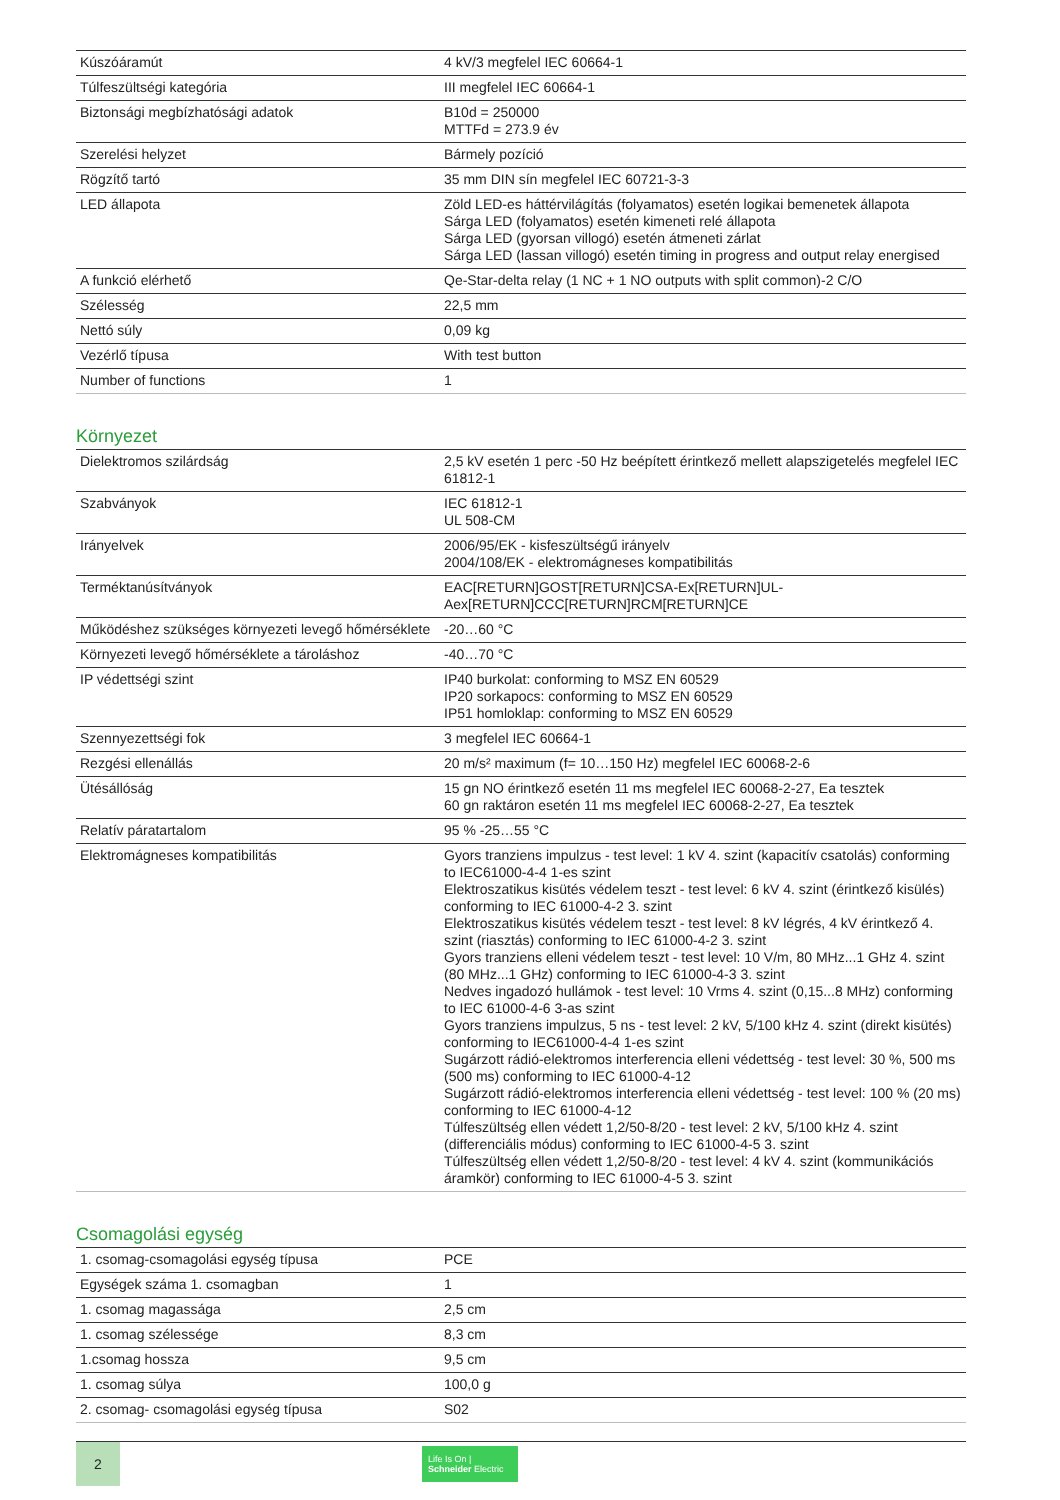| Kúszóáramút | 4 kV/3 megfelel IEC 60664-1 |
| Túlfeszültségi kategória | III megfelel IEC 60664-1 |
| Biztonsági megbízhatósági adatok | B10d = 250000 MTTFd = 273.9 év |
| Szerelési helyzet | Bármely pozíció |
| Rögzítő tartó | 35 mm DIN sín megfelel IEC 60721-3-3 |
| LED állapota | Zöld LED-es háttérvilágítás (folyamatos) esetén logikai bemenetek állapota Sárga LED (folyamatos) esetén kimeneti relé állapota Sárga LED (gyorsan villogó) esetén átmeneti zárlat Sárga LED (lassan villogó) esetén timing in progress and output relay energised |
| A funkció elérhető | Qe-Star-delta relay (1 NC + 1 NO outputs with split common)-2 C/O |
| Szélesség | 22,5 mm |
| Nettó súly | 0,09 kg |
| Vezérlő típusa | With test button |
| Number of functions | 1 |
Környezet
| Dielektromos szilárdság | 2,5 kV esetén 1 perc -50 Hz beépített érintkező mellett alapszigetelés megfelel IEC 61812-1 |
| Szabványok | IEC 61812-1 UL 508-CM |
| Irányelvek | 2006/95/EK - kisfeszültségű irányelv 2004/108/EK - elektromágneses kompatibilitás |
| Terméktanúsítványok | EAC[RETURN]GOST[RETURN]CSA-Ex[RETURN]UL- Aex[RETURN]CCC[RETURN]RCM[RETURN]CE |
| Működéshez szükséges környezeti levegő hőmérséklete | -20…60 °C |
| Környezeti levegő hőmérséklete a tároláshoz | -40…70 °C |
| IP védettségi szint | IP40 burkolat: conforming to MSZ EN 60529 IP20 sorkapocs: conforming to MSZ EN 60529 IP51 homloklap: conforming to MSZ EN 60529 |
| Szennyezettségi fok | 3 megfelel IEC 60664-1 |
| Rezgési ellenállás | 20 m/s² maximum (f= 10…150 Hz) megfelel IEC 60068-2-6 |
| Ütésállóság | 15 gn NO érintkező esetén 11 ms megfelel IEC 60068-2-27, Ea tesztek 60 gn raktáron esetén 11 ms megfelel IEC 60068-2-27, Ea tesztek |
| Relatív páratartalom | 95 % -25…55 °C |
| Elektromágneses kompatibilitás | Gyors tranziens impulzus - test level: 1 kV 4. szint (kapacitív csatolás) conforming to IEC61000-4-4 1-es szint Elektroszatikus kisütés védelem teszt - test level: 6 kV 4. szint (érintkező kisülés) conforming to IEC 61000-4-2 3. szint Elektroszatikus kisütés védelem teszt - test level: 8 kV légrés, 4 kV érintkező 4. szint (riasztás) conforming to IEC 61000-4-2 3. szint Gyors tranziens elleni védelem teszt - test level: 10 V/m, 80 MHz...1 GHz 4. szint (80 MHz...1 GHz) conforming to IEC 61000-4-3 3. szint Nedves ingadozó hullámok - test level: 10 Vrms 4. szint (0,15...8 MHz) conforming to IEC 61000-4-6 3-as szint Gyors tranziens impulzus, 5 ns - test level: 2 kV, 5/100 kHz 4. szint (direkt kisütés) conforming to IEC61000-4-4 1-es szint Sugárzott rádió-elektromos interferencia elleni védettség - test level: 30 %, 500 ms (500 ms) conforming to IEC 61000-4-12 Sugárzott rádió-elektromos interferencia elleni védettség - test level: 100 % (20 ms) conforming to IEC 61000-4-12 Túlfeszültség ellen védett 1,2/50-8/20 - test level: 2 kV, 5/100 kHz 4. szint (differenciális módus) conforming to IEC 61000-4-5 3. szint Túlfeszültség ellen védett 1,2/50-8/20 - test level: 4 kV 4. szint (kommunikációs áramkör) conforming to IEC 61000-4-5 3. szint |
Csomagolási egység
| 1. csomag-csomagolási egység típusa | PCE |
| Egységek száma 1. csomagban | 1 |
| 1. csomag magassága | 2,5 cm |
| 1. csomag szélessége | 8,3 cm |
| 1.csomag hossza | 9,5 cm |
| 1. csomag súlya | 100,0 g |
| 2. csomag- csomagolási egység típusa | S02 |
2
Life Is On | Schneider Electric